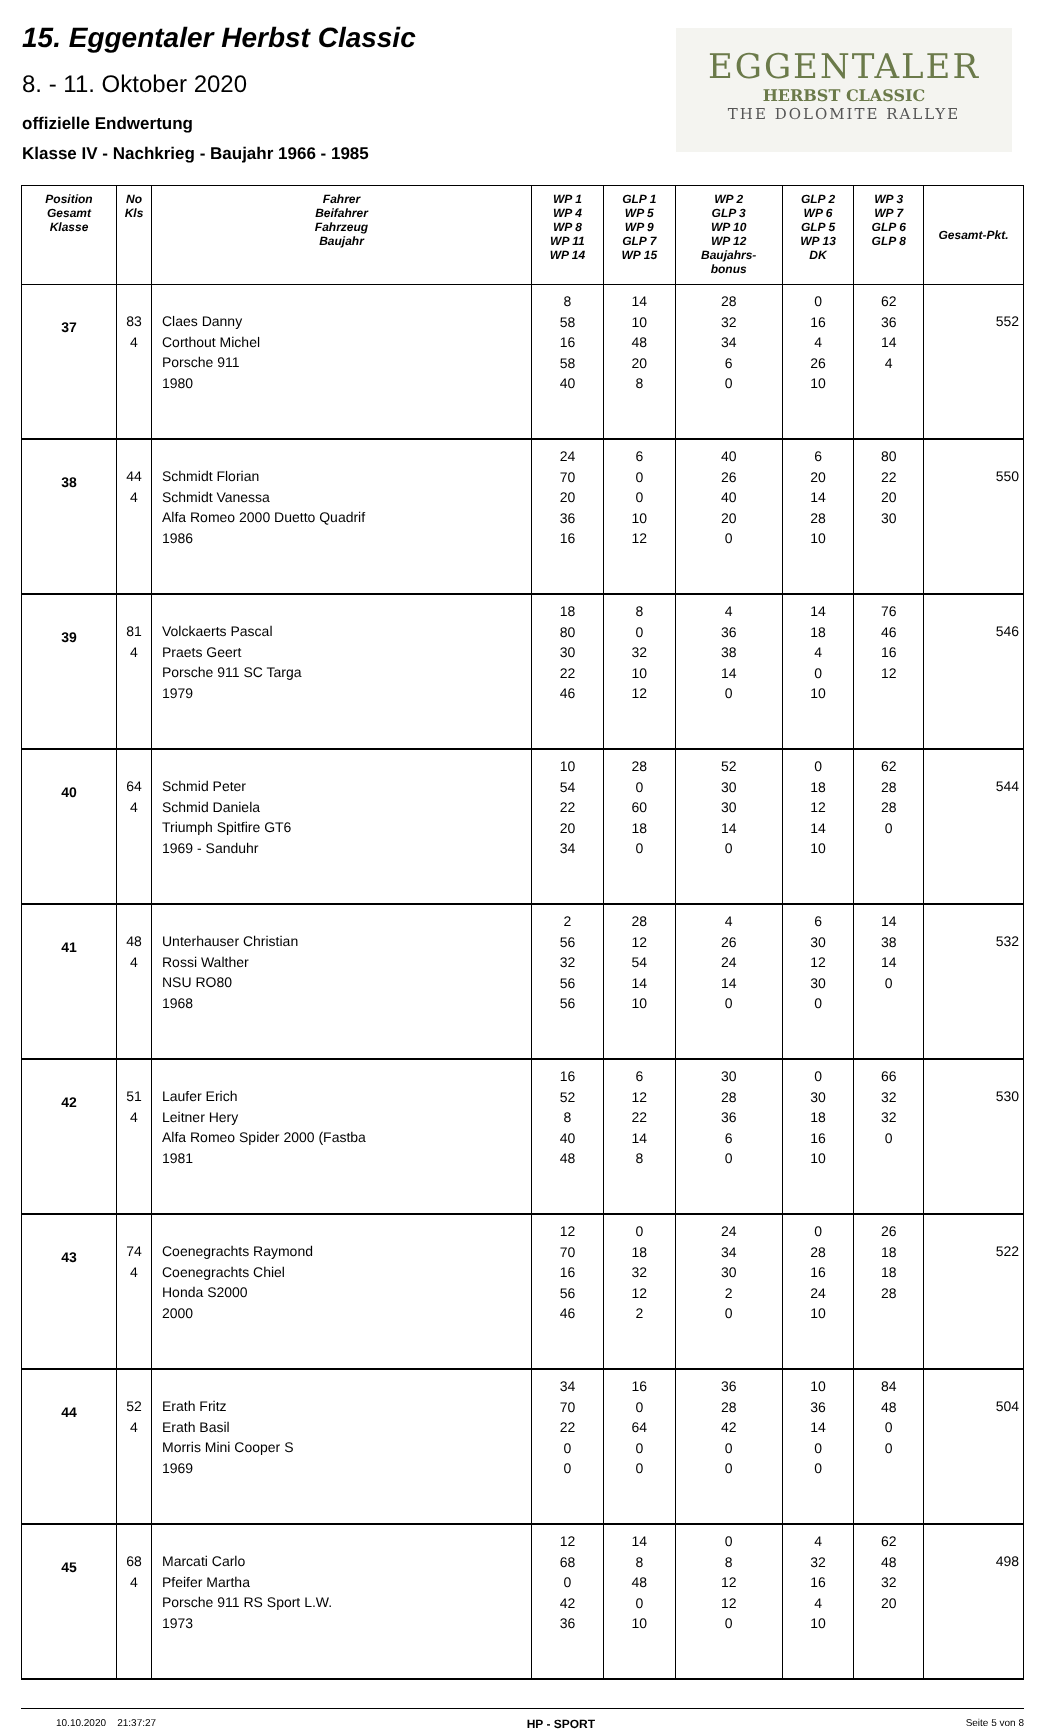15. Eggentaler Herbst Classic
8. - 11. Oktober 2020
offizielle Endwertung
Klasse IV - Nachkrieg - Baujahr 1966 - 1985
EGGENTALER
HERBST CLASSIC
THE DOLOMITE RALLYE
| Position Gesamt Klasse | No Kls | Fahrer Beifahrer Fahrzeug Baujahr | WP 1 WP 4 WP 8 WP 11 WP 14 | GLP 1 WP 5 WP 9 GLP 7 WP 15 | WP 2 GLP 3 WP 10 WP 12 Baujahrs- bonus | GLP 2 WP 6 GLP 5 WP 13 DK | WP 3 WP 7 GLP 6 GLP 8 | Gesamt-Pkt. |
| --- | --- | --- | --- | --- | --- | --- | --- | --- |
| 37 | 83 4 | Claes Danny Corthout Michel Porsche 911 1980 | 8 58 16 58 40 | 14 10 48 20 8 | 28 32 34 6 0 | 0 16 4 26 10 | 62 36 14 4 | 552 |
| 38 | 44 4 | Schmidt Florian Schmidt Vanessa Alfa Romeo 2000 Duetto Quadrif 1986 | 24 70 20 36 16 | 6 0 0 10 12 | 40 26 40 20 0 | 6 20 14 28 10 | 80 22 20 30 | 550 |
| 39 | 81 4 | Volckaerts Pascal Praets Geert Porsche 911 SC Targa 1979 | 18 80 30 22 46 | 8 0 32 10 12 | 4 36 38 14 0 | 14 18 4 0 10 | 76 46 16 12 | 546 |
| 40 | 64 4 | Schmid Peter Schmid Daniela Triumph Spitfire GT6 1969 - Sanduhr | 10 54 22 20 34 | 28 0 60 18 0 | 52 30 30 14 0 | 0 18 12 14 10 | 62 28 28 0 | 544 |
| 41 | 48 4 | Unterhauser Christian Rossi Walther NSU RO80 1968 | 2 56 32 56 56 | 28 12 54 14 10 | 4 26 24 14 0 | 6 30 12 30 0 | 14 38 14 0 | 532 |
| 42 | 51 4 | Laufer Erich Leitner Hery Alfa Romeo Spider 2000 (Fastba 1981 | 16 52 8 40 48 | 6 12 22 14 8 | 30 28 36 6 0 | 0 30 18 16 10 | 66 32 32 0 | 530 |
| 43 | 74 4 | Coenegrachts Raymond Coenegrachts Chiel Honda S2000 2000 | 12 70 16 56 46 | 0 18 32 12 2 | 24 34 30 2 0 | 0 28 16 24 10 | 26 18 18 28 | 522 |
| 44 | 52 4 | Erath Fritz Erath Basil Morris Mini Cooper S 1969 | 34 70 22 0 0 | 16 0 64 0 0 | 36 28 42 0 0 | 10 36 14 0 0 | 84 48 0 0 | 504 |
| 45 | 68 4 | Marcati Carlo Pfeifer Martha Porsche 911 RS Sport L.W. 1973 | 12 68 0 42 36 | 14 8 48 0 10 | 0 8 12 12 0 | 4 32 16 4 10 | 62 48 32 20 | 498 |
10.10.2020 21:37:27 HP - SPORT Seite 5 von 8